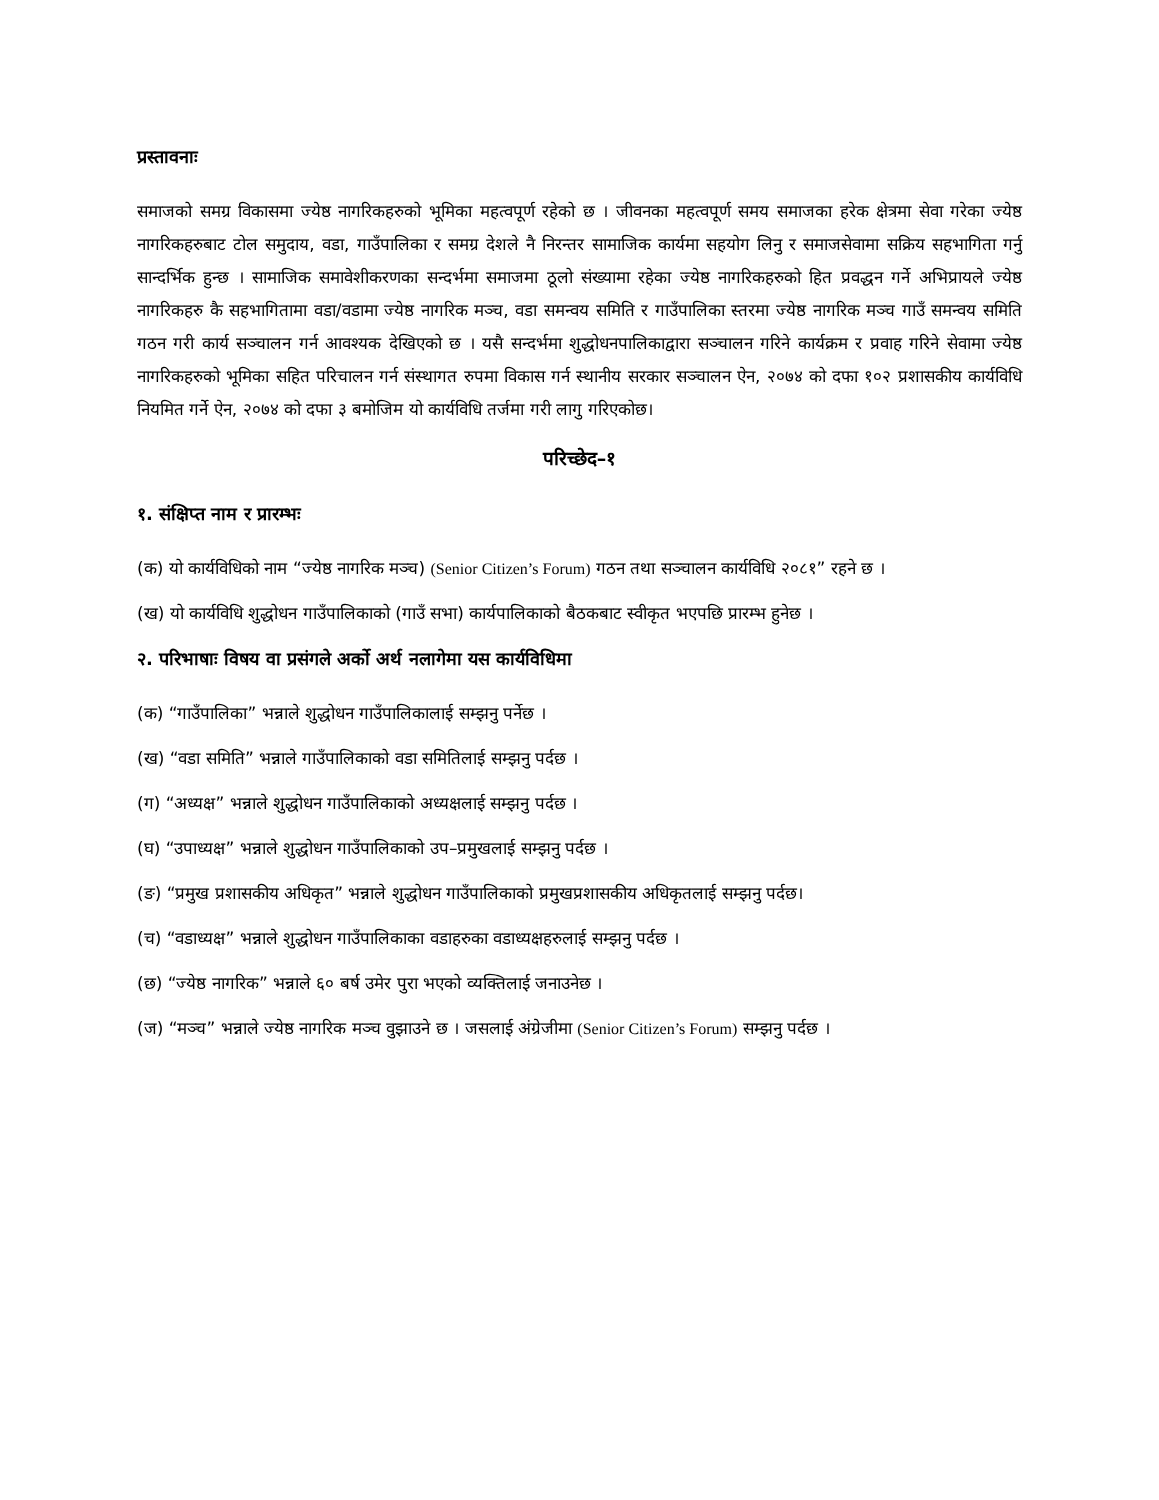प्रस्तावनाः
समाजको समग्र विकासमा ज्येष्ठ नागरिकहरुको भूमिका महत्वपूर्ण रहेको छ । जीवनका महत्वपूर्ण समय समाजका हरेक क्षेत्रमा सेवा गरेका ज्येष्ठ नागरिकहरुबाट टोल समुदाय, वडा, गाउँपालिका र समग्र देशले नै निरन्तर सामाजिक कार्यमा सहयोग लिनु र समाजसेवामा सक्रिय सहभागिता गर्नु सान्दर्भिक हुन्छ । सामाजिक समावेशीकरणका सन्दर्भमा समाजमा ठूलो संख्यामा रहेका ज्येष्ठ नागरिकहरुको हित प्रवद्धन गर्ने अभिप्रायले ज्येष्ठ नागरिकहरु कै सहभागितामा वडा/वडामा ज्येष्ठ नागरिक मञ्च, वडा समन्वय समिति र गाउँपालिका स्तरमा ज्येष्ठ नागरिक मञ्च गाउँ समन्वय समिति गठन गरी कार्य सञ्चालन गर्न आवश्यक देखिएको छ । यसै सन्दर्भमा शुद्धोधनपालिकाद्वारा सञ्चालन गरिने कार्यक्रम र प्रवाह गरिने सेवामा ज्येष्ठ नागरिकहरुको भूमिका सहित परिचालन गर्न संस्थागत रुपमा विकास गर्न स्थानीय सरकार सञ्चालन ऐन, २०७४ को दफा १०२ प्रशासकीय कार्यविधि नियमित गर्ने ऐन, २०७४ को दफा ३ बमोजिम यो कार्यविधि तर्जमा गरी लागु गरिएकोछ।
परिच्छेद–१
१. संक्षिप्त नाम र प्रारम्भः
(क) यो कार्यविधिको नाम “ज्येष्ठ नागरिक मञ्च) (Senior Citizen’s Forum) गठन तथा सञ्चालन कार्यविधि २०८१” रहने छ ।
(ख) यो कार्यविधि शुद्धोधन गाउँपालिकाको (गाउँ सभा) कार्यपालिकाको बैठकबाट स्वीकृत भएपछि प्रारम्भ हुनेछ ।
२. परिभाषाः विषय वा प्रसंगले अर्को अर्थ नलागेमा यस कार्यविधिमा
(क) “गाउँपालिका” भन्नाले शुद्धोधन गाउँपालिकालाई सम्झनु पर्नेछ ।
(ख) “वडा समिति” भन्नाले गाउँपालिकाको वडा समितिलाई सम्झनु पर्दछ ।
(ग) “अध्यक्ष” भन्नाले शुद्धोधन गाउँपालिकाको अध्यक्षलाई सम्झनु पर्दछ ।
(घ) “उपाध्यक्ष” भन्नाले शुद्धोधन गाउँपालिकाको उप–प्रमुखलाई सम्झनु पर्दछ ।
(ङ) “प्रमुख प्रशासकीय अधिकृत” भन्नाले शुद्धोधन गाउँपालिकाको प्रमुखप्रशासकीय अधिकृतलाई सम्झनु पर्दछ।
(च) “वडाध्यक्ष” भन्नाले शुद्धोधन गाउँपालिकाका वडाहरुका वडाध्यक्षहरुलाई सम्झनु पर्दछ ।
(छ) “ज्येष्ठ नागरिक” भन्नाले ६० बर्ष उमेर पुरा भएको व्यक्तिलाई जनाउनेछ ।
(ज) “मञ्च” भन्नाले ज्येष्ठ नागरिक मञ्च वुझाउने छ । जसलाई अंग्रेजीमा (Senior Citizen’s Forum) सम्झनु पर्दछ ।